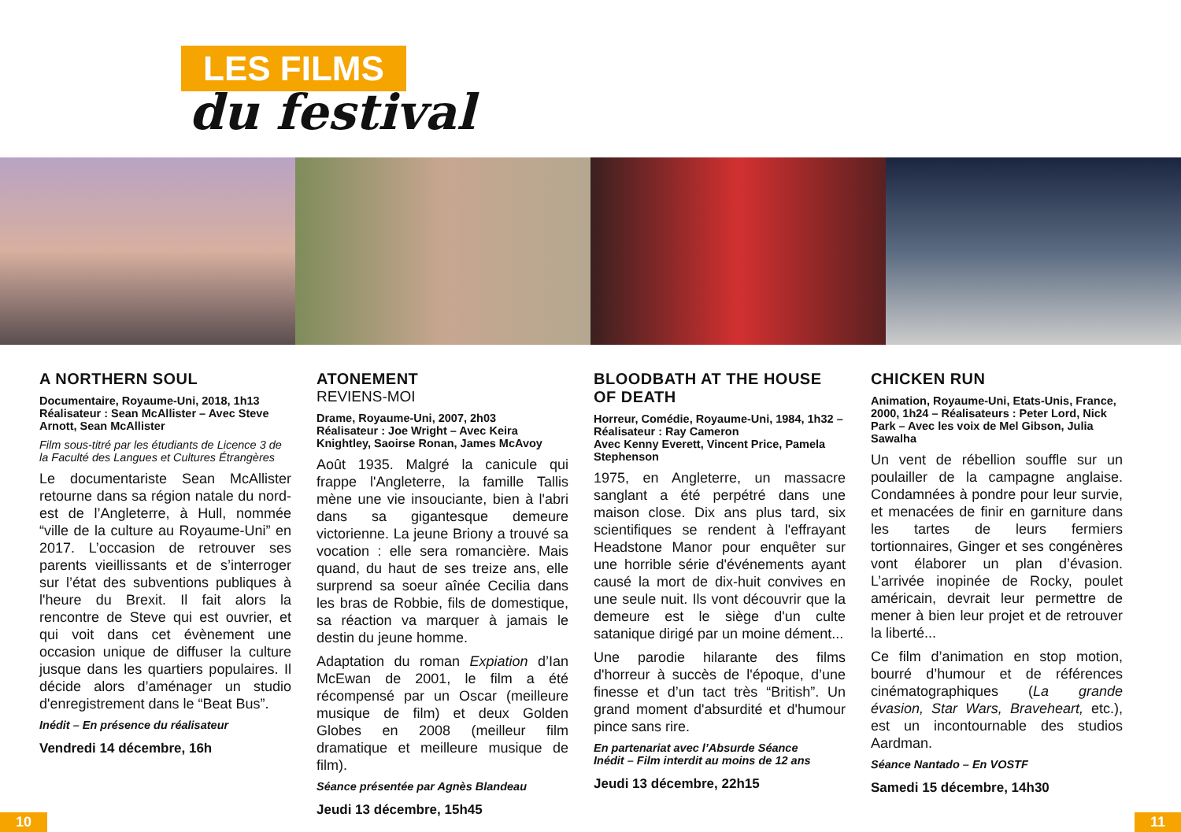LES FILMS
du festival
A NORTHERN SOUL
Documentaire, Royaume-Uni, 2018, 1h13
Réalisateur : Sean McAllister – Avec Steve Arnott, Sean McAllister
Film sous-titré par les étudiants de Licence 3 de la Faculté des Langues et Cultures Étrangères
Le documentariste Sean McAllister retourne dans sa région natale du nord-est de l’Angleterre, à Hull, nommée “ville de la culture au Royaume-Uni” en 2017. L’occasion de retrouver ses parents vieillissants et de s’interroger sur l’état des subventions publiques à l'heure du Brexit. Il fait alors la rencontre de Steve qui est ouvrier, et qui voit dans cet évènement une occasion unique de diffuser la culture jusque dans les quartiers populaires. Il décide alors d’aménager un studio d'enregistrement dans le “Beat Bus”.
Inédit – En présence du réalisateur
Vendredi 14 décembre, 16h
ATONEMENT
REVIENS-MOI
Drame, Royaume-Uni, 2007, 2h03
Réalisateur : Joe Wright – Avec Keira Knightley, Saoirse Ronan, James McAvoy
Août 1935. Malgré la canicule qui frappe l'Angleterre, la famille Tallis mène une vie insouciante, bien à l'abri dans sa gigantesque demeure victorienne. La jeune Briony a trouvé sa vocation : elle sera romancière. Mais quand, du haut de ses treize ans, elle surprend sa soeur aînée Cecilia dans les bras de Robbie, fils de domestique, sa réaction va marquer à jamais le destin du jeune homme.
Adaptation du roman Expiation d’Ian McEwan de 2001, le film a été récompensé par un Oscar (meilleure musique de film) et deux Golden Globes en 2008 (meilleur film dramatique et meilleure musique de film).
Séance présentée par Agnès Blandeau
Jeudi 13 décembre, 15h45
BLOODBATH AT THE HOUSE OF DEATH
Horreur, Comédie, Royaume-Uni, 1984, 1h32 – Réalisateur : Ray Cameron
Avec Kenny Everett, Vincent Price, Pamela Stephenson
1975, en Angleterre, un massacre sanglant a été perpétré dans une maison close. Dix ans plus tard, six scientifiques se rendent à l'effrayant Headstone Manor pour enquêter sur une horrible série d'événements ayant causé la mort de dix-huit convives en une seule nuit. Ils vont découvrir que la demeure est le siège d'un culte satanique dirigé par un moine dément...
Une parodie hilarante des films d'horreur à succès de l'époque, d’une finesse et d’un tact très “British”. Un grand moment d'absurdité et d'humour pince sans rire.
En partenariat avec l’Absurde Séance
Inédit – Film interdit au moins de 12 ans
Jeudi 13 décembre, 22h15
CHICKEN RUN
Animation, Royaume-Uni, Etats-Unis, France, 2000, 1h24 – Réalisateurs : Peter Lord, Nick Park – Avec les voix de Mel Gibson, Julia Sawalha
Un vent de rébellion souffle sur un poulailler de la campagne anglaise. Condamnées à pondre pour leur survie, et menacées de finir en garniture dans les tartes de leurs fermiers tortionnaires, Ginger et ses congénères vont élaborer un plan d’évasion. L’arrivée inopinée de Rocky, poulet américain, devrait leur permettre de mener à bien leur projet et de retrouver la liberté...
Ce film d’animation en stop motion, bourré d’humour et de références cinématographiques (La grande évasion, Star Wars, Braveheart, etc.), est un incontournable des studios Aardman.
Séance Nantado – En VOSTF
Samedi 15 décembre, 14h30
10 11